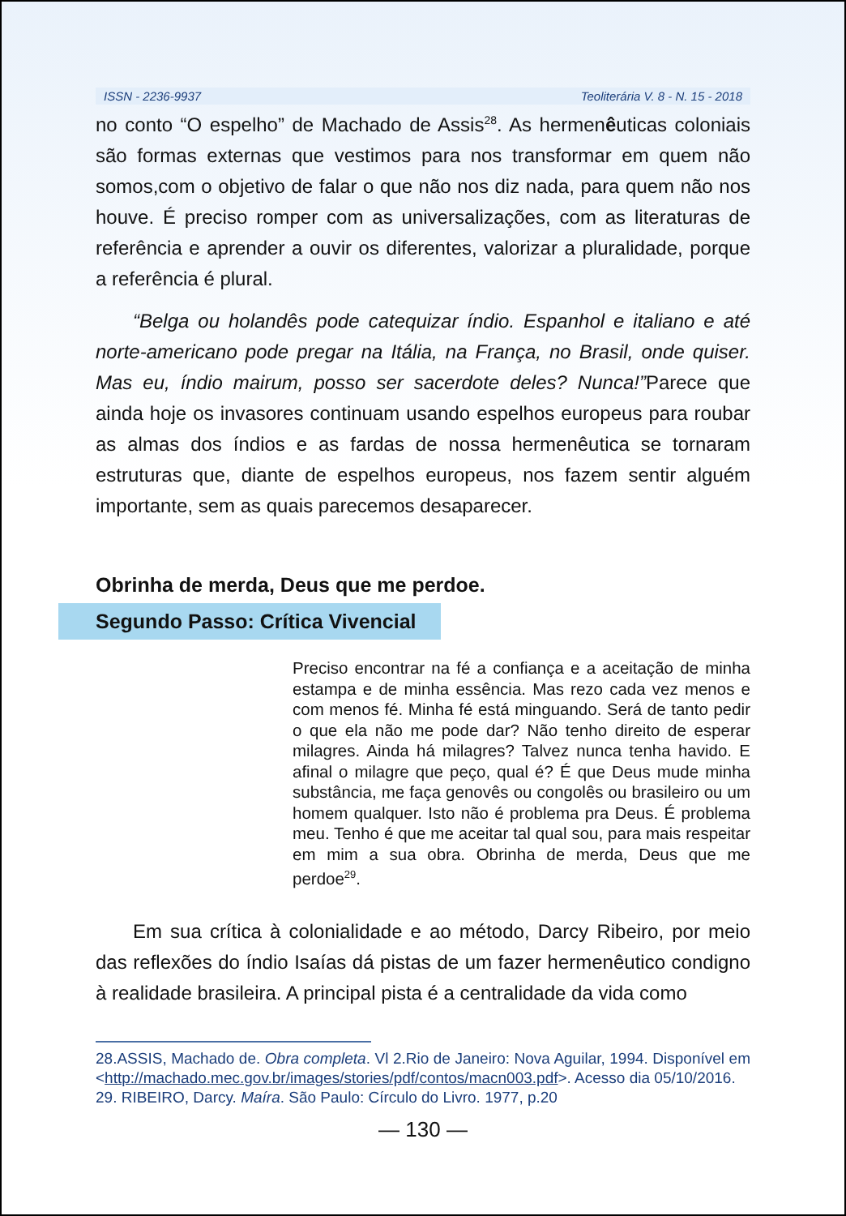ISSN - 2236-9937 Teoliterária V. 8 - N. 15 - 2018
no conto “O espelho” de Machado de Assis<sup>28</sup>. As hermenêuticas coloniais são formas externas que vestimos para nos transformar em quem não somos,com o objetivo de falar o que não nos diz nada, para quem não nos houve. É preciso romper com as universalizações, com as literaturas de referência e aprender a ouvir os diferentes, valorizar a pluralidade, porque a referência é plural.
“Belga ou holandês pode catequizar índio. Espanhol e italiano e até norte-americano pode pregar na Itália, na França, no Brasil, onde quiser. Mas eu, índio mairum, posso ser sacerdote deles? Nunca!”Parece que ainda hoje os invasores continuam usando espelhos europeus para roubar as almas dos índios e as fardas de nossa hermenêutica se tornaram estruturas que, diante de espelhos europeus, nos fazem sentir alguém importante, sem as quais parecemos desaparecer.
Obrinha de merda, Deus que me perdoe.
Segundo Passo: Crítica Vivencial
Preciso encontrar na fé a confiança e a aceitação de minha estampa e de minha essência. Mas rezo cada vez menos e com menos fé. Minha fé está minguando. Será de tanto pedir o que ela não me pode dar? Não tenho direito de esperar milagres. Ainda há milagres? Talvez nunca tenha havido. E afinal o milagre que peço, qual é? É que Deus mude minha substância, me faça genovês ou congolês ou brasileiro ou um homem qualquer. Isto não é problema pra Deus. É problema meu. Tenho é que me aceitar tal qual sou, para mais respeitar em mim a sua obra. Obrinha de merda, Deus que me perdoe<sup>29</sup>.
Em sua crítica à colonialidade e ao método, Darcy Ribeiro, por meio das reflexões do índio Isaías dá pistas de um fazer hermenêutico condigno à realidade brasileira. A principal pista é a centralidade da vida como
28.ASSIS, Machado de. Obra completa. Vl 2.Rio de Janeiro: Nova Aguilar, 1994. Disponível em <http://machado.mec.gov.br/images/stories/pdf/contos/macn003.pdf>. Acesso dia 05/10/2016.
29. RIBEIRO, Darcy. Maíra. São Paulo: Círculo do Livro. 1977, p.20
— 130 —